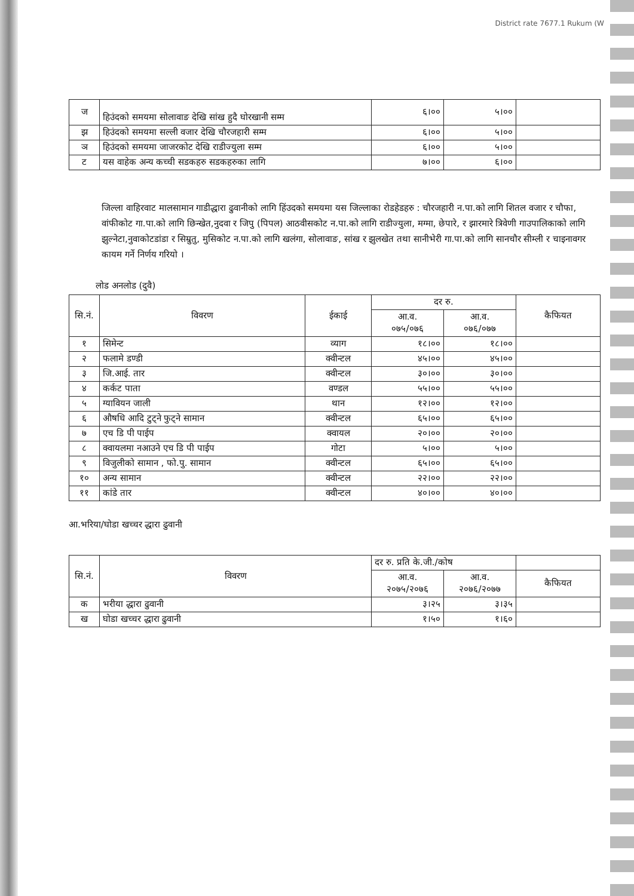District rate 7677.1 Rukum (W
| ज | हिउंदको समयमा सोलावाङ देखि सांख हुदै घोरखानी सम्म | ६।०० | ५।०० | |
| झ | हिउंदको समयमा सल्ली वजार देखि चौरजहारी सम्म | ६।०० | ५।०० | |
| ञ | हिउंदको समयमा जाजरकोट देखि राडीज्युला सम्म | ६।०० | ५।०० | |
| ट | यस वाहेक अन्य कच्ची सडकहरु सडकहरुका लागि | ७।०० | ६।०० | |
जिल्ला वाहिरवाट मालसामान गाडीद्धारा ढुवानीको लागि हिंउदको समयमा यस जिल्लाका रोडहेडहरु : चौरजहारी न.पा.को लागि शितल वजार र चौफा, वांफीकोट गा.पा.को लागि छिन्खेत,नुदवा र जिपु (पिपल) आठवीसकोट न.पा.को लागि राडीज्युला, मग्मा, छेपारे, र झारमारे त्रिवेणी गाउपालिकाको लागि झुल्नेटा,नुवाकोटडांडा र सिम्रुतु, मुसिकोट न.पा.को लागि खलंगा, सोलावाङ, सांख र झुलखेत तथा सानीभेरी गा.पा.को लागि सानचौर सीम्ली र चाइनावगर कायम गर्ने निर्णय गरियो ।
लोड अनलोड (दुवै)
| सि.नं. | विवरण | ईकाई | दर रु. | | कैफियत |
| --- | --- | --- | --- | --- | --- |
| | | | आ.व. ०७५/०७६ | आ.व. ०७६/०७७ | |
| १ | सिमेन्ट | व्याग | १८।०० | १८।०० | |
| २ | फलामे डण्डी | क्वीन्टल | ४५।०० | ४५।०० | |
| ३ | जि.आई. तार | क्वीन्टल | ३०।०० | ३०।०० | |
| ४ | कर्कट पाता | वण्डल | ५५।०० | ५५।०० | |
| ५ | ग्यावियन जाली | थान | १२।०० | १२।०० | |
| ६ | औषधि आदि टुट्ने फुट्ने सामान | क्वीन्टल | ६५।०० | ६५।०० | |
| ७ | एच डि पी पाईप | क्वायल | २०।०० | २०।०० | |
| ८ | क्वायलमा नआउने एच डि पी पाईप | गोटा | ५।०० | ५।०० | |
| ९ | विजुलीको सामान , फो.पु. सामान | क्वीन्टल | ६५।०० | ६५।०० | |
| १० | अन्य सामान | क्वीन्टल | २२।०० | २२।०० | |
| ११ | कांडे तार | क्वीन्टल | ४०।०० | ४०।०० | |
आ.भरिया/घोडा खच्चर द्धारा ढुवानी
| सि.नं. | विवरण | दर रु. प्रति के.जी./कोष | | |
| --- | --- | --- | --- | --- |
| | | आ.व. २०७५/२०७६ | आ.व. २०७६/२०७७ | कैफियत |
| क | भरीया द्धारा ढुवानी | ३।२५ | ३।३५ | |
| ख | घोडा खच्चर द्धारा ढुवानी | १।५० | १।६० | |